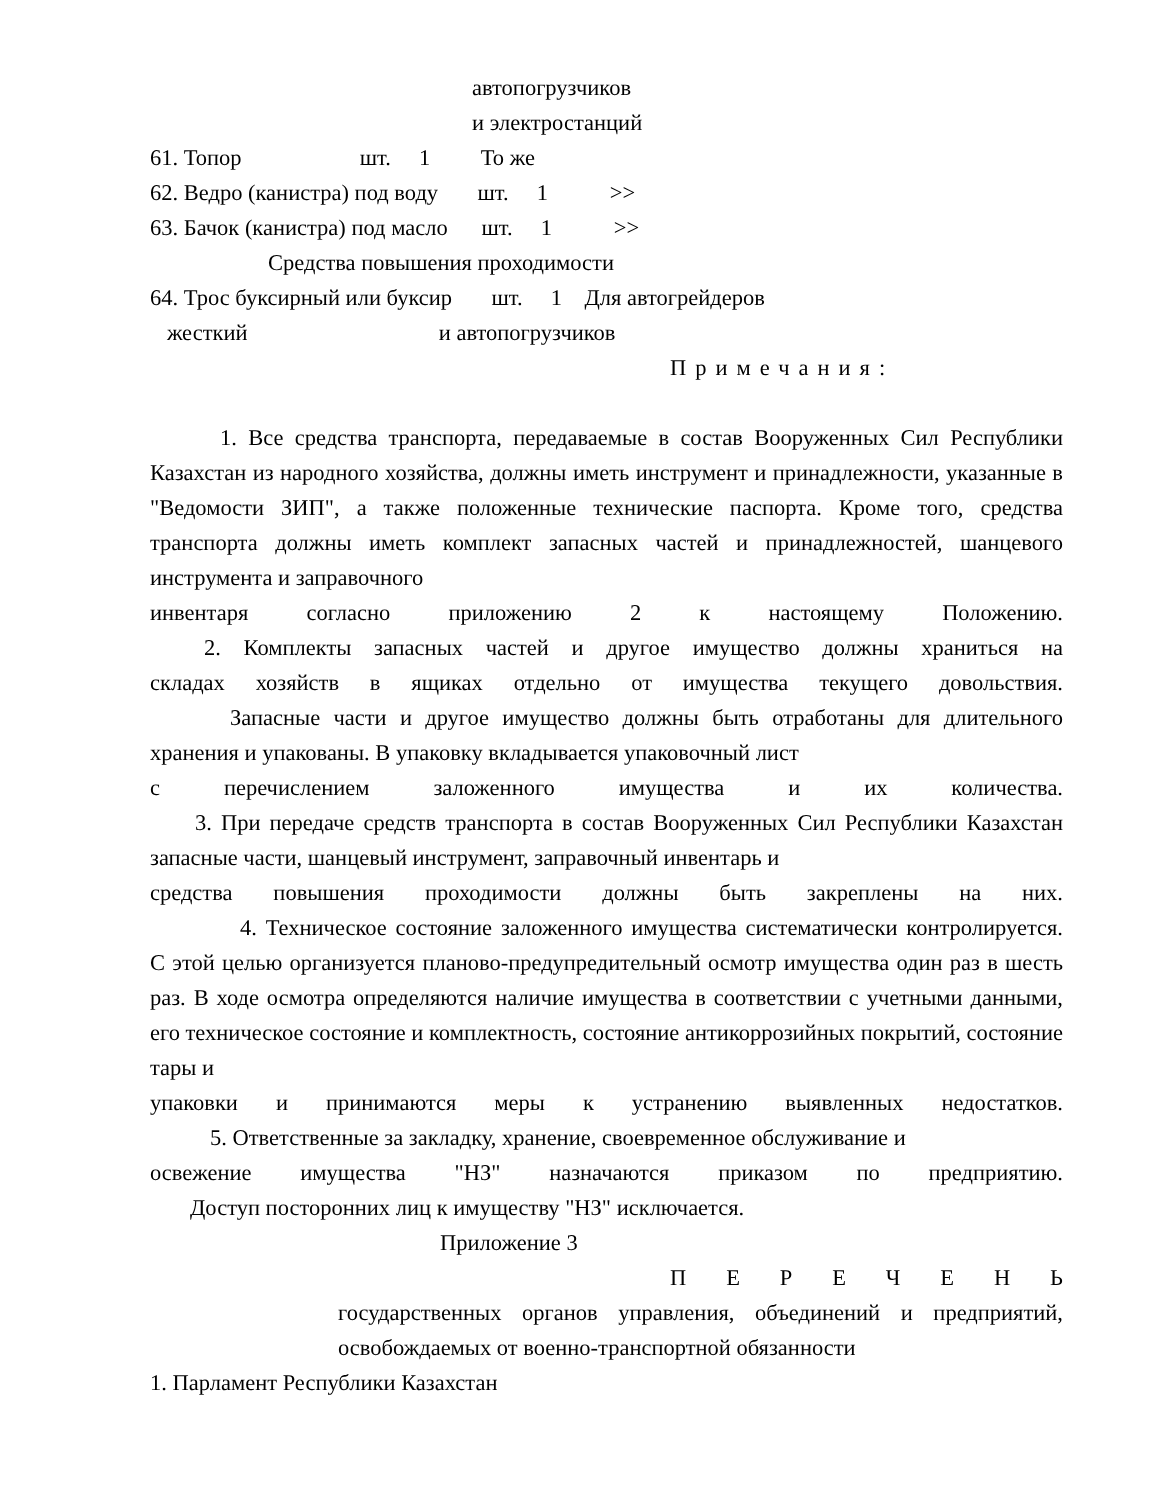автопогрузчиков
и электростанций
61. Топор шт. 1 То же
62. Ведро (канистра) под воду шт. 1 >>
63. Бачок (канистра) под масло шт. 1 >>
Средства повышения проходимости
64. Трос буксирный или буксир шт. 1 Для автогрейдеров
жесткий и автопогрузчиков
Примечания:
1. Все средства транспорта, передаваемые в состав Вооруженных Сил Республики Казахстан из народного хозяйства, должны иметь инструмент и принадлежности, указанные в "Ведомости ЗИП", а также положенные технические паспорта. Кроме того, средства транспорта должны иметь комплект запасных частей и принадлежностей, шанцевого инструмента и заправочного
инвентаря согласно приложению 2 к настоящему Положению.
2. Комплекты запасных частей и другое имущество должны храниться на
складах хозяйств в ящиках отдельно от имущества текущего довольствия.
Запасные части и другое имущество должны быть отработаны для длительного хранения и упакованы. В упаковку вкладывается упаковочный лист
с перечислением заложенного имущества и их количества.
3. При передаче средств транспорта в состав Вооруженных Сил Республики Казахстан запасные части, шанцевый инструмент, заправочный инвентарь и
средства повышения проходимости должны быть закреплены на них.
4. Техническое состояние заложенного имущества систематически контролируется. С этой целью организуется планово-предупредительный осмотр имущества один раз в шесть раз. В ходе осмотра определяются наличие имущества в соответствии с учетными данными, его техническое состояние и комплектность, состояние антикоррозийных покрытий, состояние тары и
упаковки и принимаются меры к устранению выявленных недостатков.
5. Ответственные за закладку, хранение, своевременное обслуживание и
освежение имущества "НЗ" назначаются приказом по предприятию.
Доступ посторонних лиц к имуществу "НЗ" исключается.
Приложение 3
П Е Р Е Ч Е Н Ь
государственных органов управления, объединений и предприятий, освобождаемых от военно-транспортной обязанности
1. Парламент Республики Казахстан